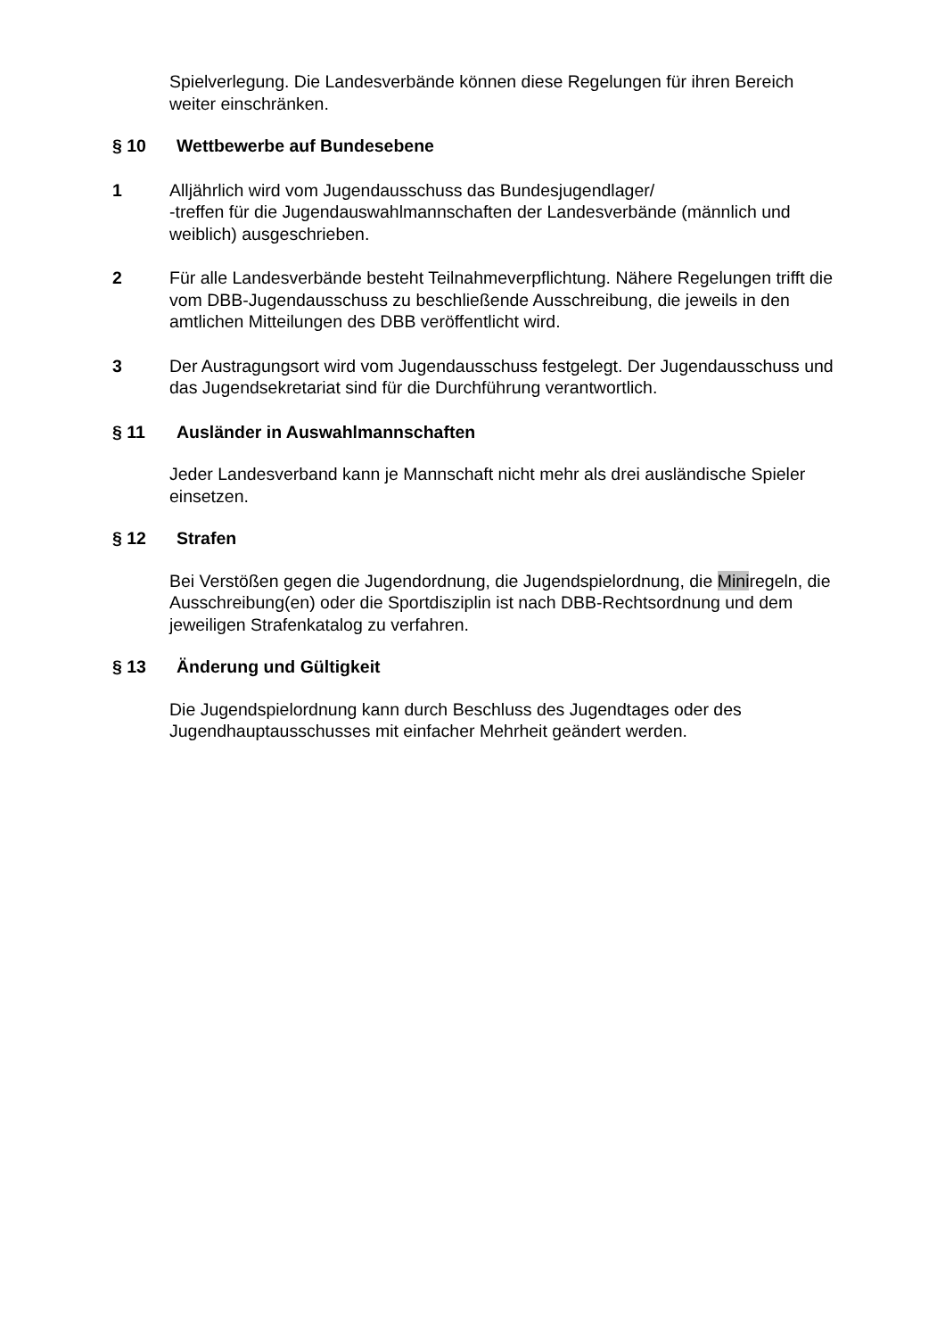Spielverlegung. Die Landesverbände können diese Regelungen für ihren Bereich weiter einschränken.
§ 10 Wettbewerbe auf Bundesebene
1 Alljährlich wird vom Jugendausschuss das Bundesjugendlager/
-treffen für die Jugendauswahlmannschaften der Landesverbände (männlich und weiblich) ausgeschrieben.
2 Für alle Landesverbände besteht Teilnahmeverpflichtung. Nähere Regelungen trifft die vom DBB-Jugendausschuss zu beschließende Ausschreibung, die jeweils in den amtlichen Mitteilungen des DBB veröffentlicht wird.
3 Der Austragungsort wird vom Jugendausschuss festgelegt. Der Jugendausschuss und das Jugendsekretariat sind für die Durchführung verantwortlich.
§ 11 Ausländer in Auswahlmannschaften
Jeder Landesverband kann je Mannschaft nicht mehr als drei ausländische Spieler einsetzen.
§ 12 Strafen
Bei Verstößen gegen die Jugendordnung, die Jugendspielordnung, die Miniregeln, die Ausschreibung(en) oder die Sportdisziplin ist nach DBB-Rechtsordnung und dem jeweiligen Strafenkatalog zu verfahren.
§ 13 Änderung und Gültigkeit
Die Jugendspielordnung kann durch Beschluss des Jugendtages oder des Jugendhauptausschusses mit einfacher Mehrheit geändert werden.